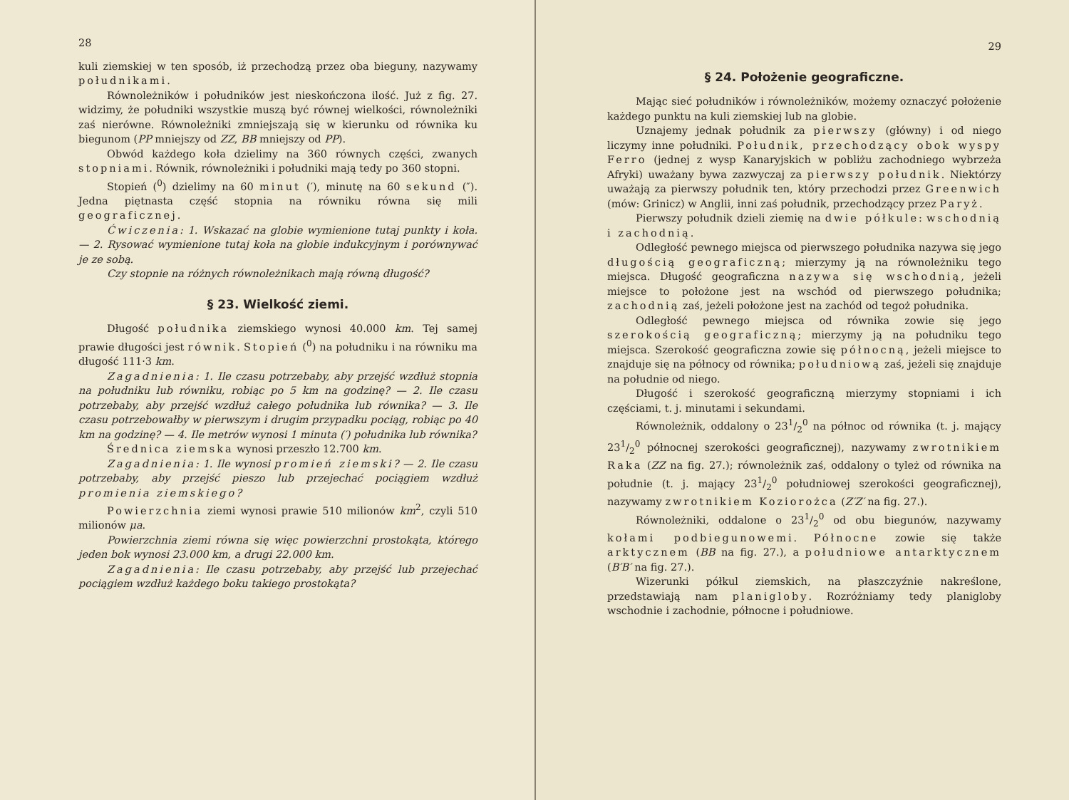28
kuli ziemskiej w ten sposób, iż przechodzą przez oba bieguny, nazywamy południkami.
Równoleżników i południków jest nieskończona ilość. Już z fig. 27. widzimy, że południki wszystkie muszą być równej wielkości, równoleżniki zaś nierówne. Równoleżniki zmniejszają się w kierunku od równika ku biegunom (PP mniejszy od ZZ, BB mniejszy od PP).
Obwód każdego koła dzielimy na 360 równych części, zwanych stopniami. Równik, równoleżniki i południki mają tedy po 360 stopni.
Stopień (<sup>0</sup>) dzielimy na 60 minut (′), minutę na 60 sekund (″). Jedna piętnasta część stopnia na równiku równa się mili geograficznej.
Ćwiczenia: 1. Wskazać na globie wymienione tutaj punkty i koła. — 2. Rysować wymienione tutaj koła na globie indukcyjnym i porównywać je ze sobą.
Czy stopnie na różnych równoleżnikach mają równą długość?
§ 23. Wielkość ziemi.
Długość południka ziemskiego wynosi 40.000 km. Tej samej prawie długości jest równik. Stopień (<sup>0</sup>) na południku i na równiku ma długość 111·3 km.
Zagadnienia: 1. Ile czasu potrzebaby, aby przejść wzdłuż stopnia na południku lub równiku, robiąc po 5 km na godzinę? — 2. Ile czasu potrzebaby, aby przejść wzdłuż całego południka lub równika? — 3. Ile czasu potrzebowałby w pierwszym i drugim przypadku pociąg, robiąc po 40 km na godzinę? — 4. Ile metrów wynosi 1 minuta (′) południka lub równika?
Średnica ziemska wynosi przeszło 12.700 km.
Zagadnienia: 1. Ile wynosi promień ziemski? — 2. Ile czasu potrzebaby, aby przejść pieszo lub przejechać pociągiem wzdłuż promienia ziemskiego?
Powierzchnia ziemi wynosi prawie 510 milionów km<sup>2</sup>, czyli 510 milionów μa.
Powierzchnia ziemi równa się więc powierzchni prostokąta, którego jeden bok wynosi 23.000 km, a drugi 22.000 km.
Zagadnienia: Ile czasu potrzebaby, aby przejść lub przejechać pociągiem wzdłuż każdego boku takiego prostokąta?
29
§ 24. Położenie geograficzne.
Mając sieć południków i równoleżników, możemy oznaczyć położenie każdego punktu na kuli ziemskiej lub na globie.
Uznajemy jednak południk za pierwszy (główny) i od niego liczymy inne południki. Południk, przechodzący obok wyspy Ferro (jednej z wysp Kanaryjskich w pobliżu zachodniego wybrzeża Afryki) uważany bywa zazwyczaj za pierwszy południk. Niektórzy uważają za pierwszy południk ten, który przechodzi przez Greenwich (mów: Grinicz) w Anglii, inni zaś południk, przechodzący przez Paryż.
Pierwszy południk dzieli ziemię na dwie półkule: wschodnią i zachodnią.
Odległość pewnego miejsca od pierwszego południka nazywa się jego długością geograficzną; mierzymy ją na równoleżniku tego miejsca. Długość geograficzna nazywa się wschodnią, jeżeli miejsce to położone jest na wschód od pierwszego południka; zachodnią zaś, jeżeli położone jest na zachód od tegoż południka.
Odległość pewnego miejsca od równika zowie się jego szerokością geograficzną; mierzymy ją na południku tego miejsca. Szerokość geograficzna zowie się północną, jeżeli miejsce to znajduje się na północy od równika; południową zaś, jeżeli się znajduje na południe od niego.
Długość i szerokość geograficzną mierzymy stopniami i ich częściami, t. j. minutami i sekundami.
Równoleżnik, oddalony o 231/2<sup>0</sup> na północ od równika (t. j. mający 231/2<sup>0</sup> północnej szerokości geograficznej), nazywamy zwrotnikiem Raka (ZZ na fig. 27.); równoleżnik zaś, oddalony o tyleż od równika na południe (t. j. mający 231/2<sup>0</sup> południowej szerokości geograficznej), nazywamy zwrotnikiem Koziorożca (Z′Z′ na fig. 27.).
Równoleżniki, oddalone o 231/2<sup>0</sup> od obu biegunów, nazywamy kołami podbiegunowemi. Północne zowie się także arktycznem (BB na fig. 27.), a południowe antarktycznem (B′B′ na fig. 27.).
Wizerunki półkul ziemskich, na płaszczyźnie nakreślone, przedstawiają nam planigloby. Rozróżniamy tedy planigloby wschodnie i zachodnie, północne i południowe.